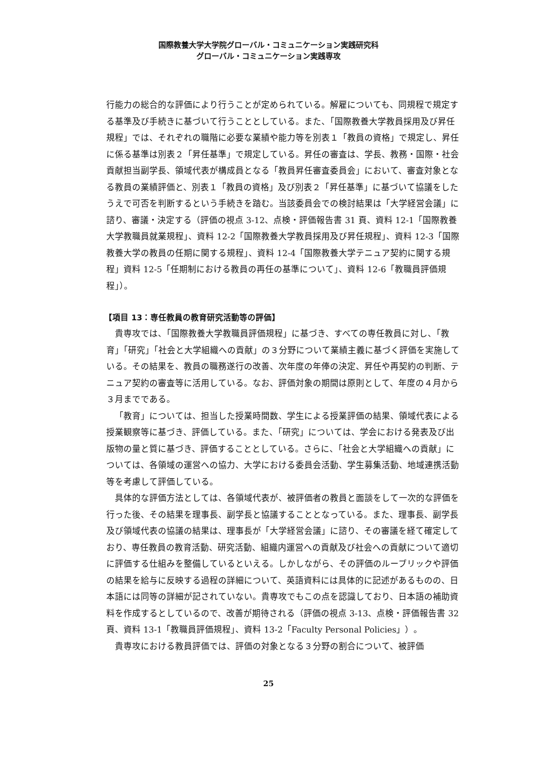国際教養大学大学院グローバル・コミュニケーション実践研究科
グローバル・コミュニケーション実践専攻
行能力の総合的な評価により行うことが定められている。解雇についても、同規程で規定する基準及び手続きに基づいて行うこととしている。また、「国際教養大学教員採用及び昇任規程」では、それぞれの職階に必要な業績や能力等を別表１「教員の資格」で規定し、昇任に係る基準は別表２「昇任基準」で規定している。昇任の審査は、学長、教務・国際・社会貢献担当副学長、領域代表が構成員となる「教員昇任審査委員会」において、審査対象となる教員の業績評価と、別表１「教員の資格」及び別表２「昇任基準」に基づいて協議をしたうえで可否を判断するという手続きを踏む。当該委員会での検討結果は「大学経営会議」に諮り、審議・決定する（評価の視点 3-12、点検・評価報告書 31 頁、資料 12-1「国際教養大学教職員就業規程」、資料 12-2「国際教養大学教員採用及び昇任規程」、資料 12-3「国際教養大学の教員の任期に関する規程」、資料 12-4「国際教養大学テニュア契約に関する規程」資料 12-5「任期制における教員の再任の基準について」、資料 12-6「教職員評価規程」）。
【項目 13：専任教員の教育研究活動等の評価】
貴専攻では、「国際教養大学教職員評価規程」に基づき、すべての専任教員に対し、「教育」「研究」「社会と大学組織への貢献」の３分野について業績主義に基づく評価を実施している。その結果を、教員の職務遂行の改善、次年度の年俸の決定、昇任や再契約の判断、テニュア契約の審査等に活用している。なお、評価対象の期間は原則として、年度の４月から３月までである。
「教育」については、担当した授業時間数、学生による授業評価の結果、領域代表による授業観察等に基づき、評価している。また、「研究」については、学会における発表及び出版物の量と質に基づき、評価することとしている。さらに、「社会と大学組織への貢献」については、各領域の運営への協力、大学における委員会活動、学生募集活動、地域連携活動等を考慮して評価している。
具体的な評価方法としては、各領域代表が、被評価者の教員と面談をして一次的な評価を行った後、その結果を理事長、副学長と協議することとなっている。また、理事長、副学長及び領域代表の協議の結果は、理事長が「大学経営会議」に諮り、その審議を経て確定しており、専任教員の教育活動、研究活動、組織内運営への貢献及び社会への貢献について適切に評価する仕組みを整備しているといえる。しかしながら、その評価のルーブリックや評価の結果を給与に反映する過程の詳細について、英語資料には具体的に記述があるものの、日本語には同等の詳細が記されていない。貴専攻でもこの点を認識しており、日本語の補助資料を作成するとしているので、改善が期待される（評価の視点 3-13、点検・評価報告書 32 頁、資料 13-1「教職員評価規程」、資料 13-2「Faculty Personal Policies」）。
貴専攻における教員評価では、評価の対象となる３分野の割合について、被評価
25